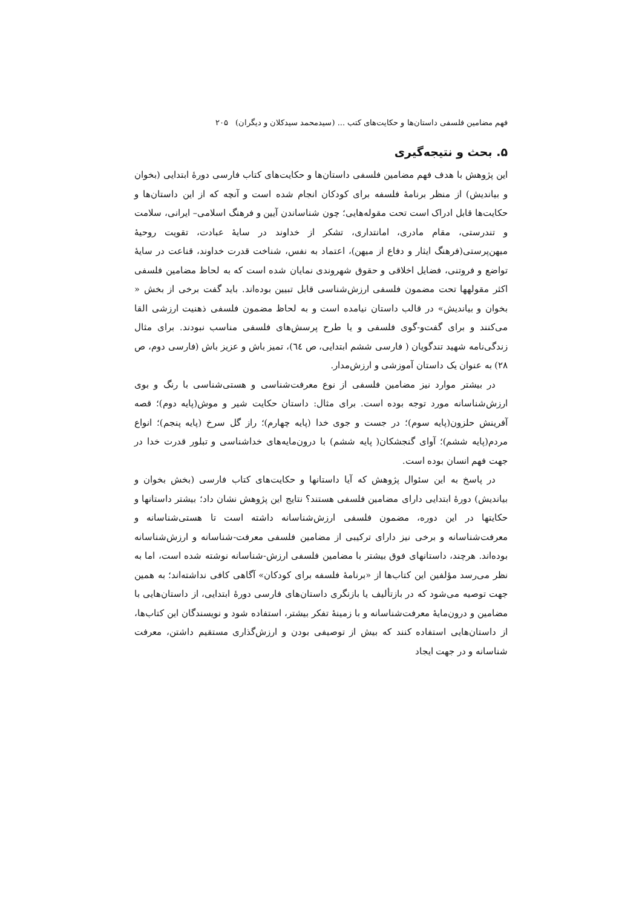فهم مضامین فلسفی داستان‌ها و حکایت‌های کتب ... (سیدمحمد سیدکلان و دیگران) ۲۰۵
۵. بحث و نتیجه‌گیری
این پژوهش با هدف فهم مضامین فلسفی داستان‌ها و حکایت‌های کتاب فارسی دورهٔ ابتدایی (بخوان و بیاندیش) از منظر برنامهٔ فلسفه برای کودکان انجام شده است و آنچه که از این داستان‌ها و حکایت‌ها قابل ادراک است تحت مقوله‌هایی؛ چون شناساندن آیین و فرهنگ اسلامی– ایرانی، سلامت و تندرستی، مقام مادری، امانتداری، تشکر از خداوند در سایهٔ عبادت، تقویت روحیهٔ میهن‌پرستی(فرهنگ ایثار و دفاع از میهن)، اعتماد به نفس، شناخت قدرت خداوند، قناعت در سایهٔ تواضع و فروتنی، فضایل اخلاقی و حقوق شهروندی نمایان شده است که به لحاظ مضامین فلسفی اکثر مقولهها تحت مضمون فلسفی ارزش‌شناسی قابل تبیین بوده‌اند. باید گفت برخی از بخش « بخوان و بیاندیش» در قالب داستان نیامده است و به لحاظ مضمون فلسفی ذهنیت ارزشی القا می‌کنند و برای گفت‌و-گوی فلسفی و یا طرح پرسش‌های فلسفی مناسب نبودند. برای مثال زندگی‌نامه شهید تندگویان ( فارسی ششم ابتدایی، ص ٦٤)، تمیز باش و عزیز باش (فارسی دوم، ص ۲۸) به عنوان یک داستان آموزشی و ارزش‌مدار.
در بیشتر موارد نیز مضامین فلسفی از نوع معرفت‌شناسی و هستی‌شناسی با رنگ و بوی ارزش‌شناسانه مورد توجه بوده است. برای مثال: داستان حکایت شیر و موش(پایه دوم)؛ قصه آفرینش حلزون(پایه سوم)؛ در جست و جوی خدا (پایه چهارم)؛ راز گل سرخ (پایه پنجم)؛ انواع مردم(پایه ششم)؛ آوای گنجشکان( پایه ششم) با درون‌مایه‌های خداشناسی و تبلور قدرت خدا در جهت فهم انسان بوده است.
در پاسخ به این سئوال پژوهش که آیا داستانها و حکایت‌های کتاب فارسی (بخش بخوان و بیاندیش) دورهٔ ابتدایی دارای مضامین فلسفی هستند؟ نتایج این پژوهش نشان داد؛ بیشتر داستانها و حکایتها در این دوره، مضمون فلسفی ارزش‌شناسانه داشته است تا هستی‌شناسانه و معرفت‌شناسانه و برخی نیز دارای ترکیبی از مضامین فلسفی معرفت-شناسانه و ارزش‌شناسانه بوده‌اند. هرچند، داستانهای فوق بیشتر با مضامین فلسفی ارزش-شناسانه نوشته شده است، اما به نظر می‌رسد مؤلفین این کتاب‌ها از «برنامهٔ فلسفه برای کودکان» آگاهی کافی نداشته‌اند؛ به همین جهت توصیه می‌شود که در بازتألیف یا بازنگری داستان‌های فارسی دورهٔ ابتدایی، از داستان‌هایی با مضامین و درون‌مایهٔ معرفت‌شناسانه و با زمینهٔ تفکر بیشتر، استفاده شود و نویسندگان این کتاب‌ها، از داستان‌هایی استفاده کنند که بیش از توصیفی بودن و ارزش‌گذاری مستقیم داشتن، معرفت شناسانه و در جهت ایجاد